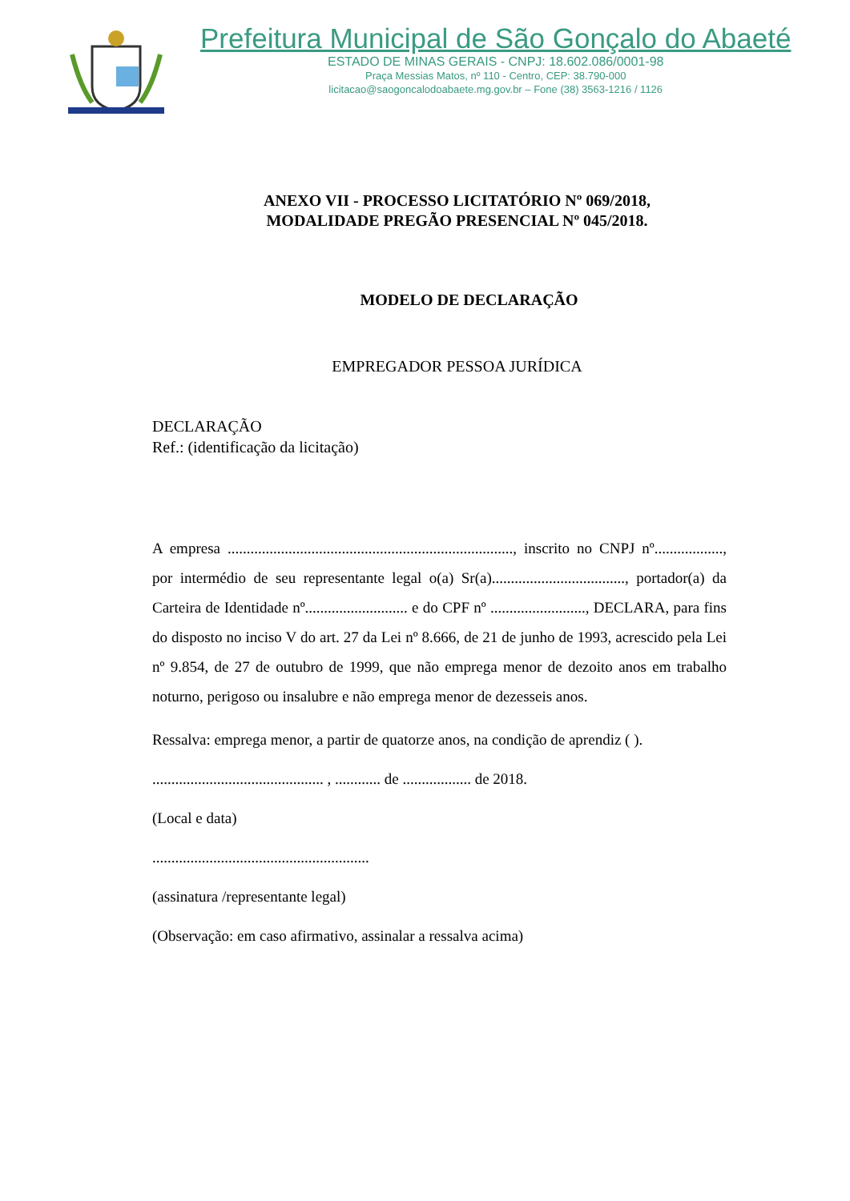Prefeitura Municipal de São Gonçalo do Abaeté
ESTADO DE MINAS GERAIS - CNPJ: 18.602.086/0001-98
Praça Messias Matos, nº 110 - Centro, CEP: 38.790-000
licitacao@saogoncalodoabaete.mg.gov.br – Fone (38) 3563-1216 / 1126
ANEXO VII - PROCESSO LICITATÓRIO Nº 069/2018,
MODALIDADE PREGÃO PRESENCIAL Nº 045/2018.
MODELO DE DECLARAÇÃO
EMPREGADOR PESSOA JURÍDICA
DECLARAÇÃO
Ref.: (identificação da licitação)
A empresa ..........................................................................., inscrito no CNPJ nº.................., por intermédio de seu representante legal o(a) Sr(a)..................................., portador(a) da Carteira de Identidade nº........................... e do CPF nº ........................., DECLARA, para fins do disposto no inciso V do art. 27 da Lei nº 8.666, de 21 de junho de 1993, acrescido pela Lei nº 9.854, de 27 de outubro de 1999, que não emprega menor de dezoito anos em trabalho noturno, perigoso ou insalubre e não emprega menor de dezesseis anos.
Ressalva: emprega menor, a partir de quatorze anos, na condição de aprendiz ( ).
............................................. , ............ de .................. de 2018.
(Local e data)
.........................................................
(assinatura /representante legal)
(Observação: em caso afirmativo, assinalar a ressalva acima)